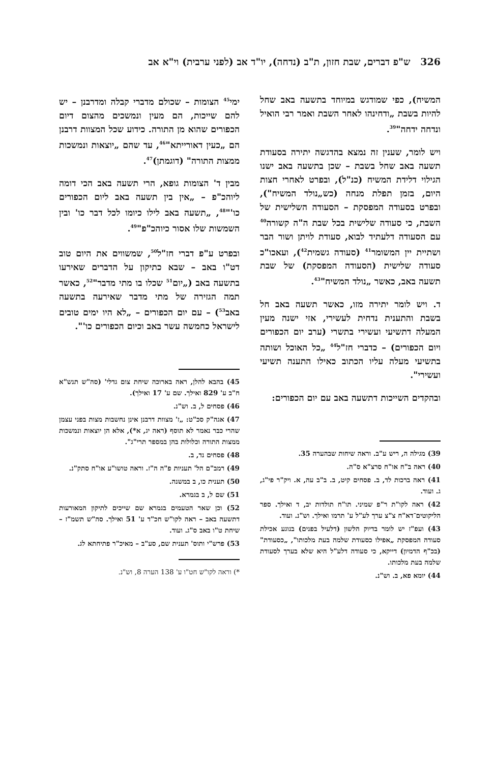326 ש"פ דברים, שבת חזון, ת"ב (נדחה), יו"ד אב (לפני ערבית) וי"א אב
המשיח), כפי שמודגש במיוחד בתשעה באב שחל להיות בשבת „ודחינהו לאחר השבת ואמר רבי הואיל ונדחה ידחה"<sup>39</sup>.
ויש לומר, שענין זה נמצא בהדגשה יתירה בסעודת תשעה באב שחל בשבת – שכן בתשעה באב ישנו הגילוי דלידת המשיח (כנ"ל), ובפרט לאחרי חצות היום, בזמן תפלת מנחה (כש„נולד המשיח"), ובפרט בסעודה המפסקת – הסעודה השלישית של השבת, כי סעודה שלישית בכל שבת ה"ה קשורה<sup>40</sup> עם הסעודה דלעתיד לבוא, סעודת לויתן ושור הבר ושתיית יין המשומר<sup>41</sup> (סעודה גשמית<sup>42</sup>), ועאכו"כ סעודה שלישית (הסעודה המפסקת) של שבת תשעה באב, כאשר „נולד המשיח"<sup>43</sup>.
ד. ויש לומר יתירה מזו, כאשר תשעה באב חל בשבת והתענית נדחית לעשירי, אזי ישנה מעין המעלה דתשיעי ועשירי בתשרי (ערב יום הכפורים ויום הכפורים) – כדברי חז"ל<sup>44</sup> „כל האוכל ושותה בתשיעי מעלה עליו הכתוב כאילו התענה תשיעי ועשירי".
ובהקדים השייכות דתשעה באב עם יום הכפורים:
39) מגילה ה, ריש ע"ב. וראה שיחות שבהערה 35.
40) ראה ב"ח או"ח סרצ"א ס"ה.
41) ראה ברכות לד, ב. פסחים קיט, ב. ב"ב עה, א. ויק"ר פי"ג, ג. ועוד.
42) ראה לקו"ת ר"פ שמיני. תו"ח תולדות יב, ד ואילך. ספר הליקוטים־דא"ח צ"צ ערך לע"ל ע' תרמו ואילך. וש"נ. ועוד.
43) ועפ"ז יש לומר בדיוק הלשון (דלעיל בפנים) בנוגע אכילת סעודה המפסקת „אפילו כסעודת שלמה בעת מלכותו", „כסעודת" (בכ"ף הדמיון) דייקא, כי סעודה דלע"ל היא שלא בערך לסעודת שלמה בעת מלכותו.
44) יומא פא, ב. וש"נ.
ימי<sup>45</sup> הצומות – שכולם מדברי קבלה ומדרבנן – יש להם שייכות, הם מעין ונמשכים מהצום דיום הכפורים שהוא מן התורה. כידוע שכל המצוות דרבנן הם „כעין דאורייתא"<sup>46</sup>, עד שהם „יוצאות ונמשכות ממצות התורה" (דוגמתן)<sup>47</sup>.
מבין ד' הצומות גופא, הרי תשעה באב הכי דומה ליוהכ"פ – „אין בין תשעה באב ליום הכפורים כו'"<sup>48</sup>, „תשעה באב לילו כיומו לכל דבר כו' ובין השמשות שלו אסור כיוהכ"פ"<sup>49</sup>.
ובפרט ע"פ דברי חז"ל<sup>50</sup>, שמשווים את היום טוב דט"ו באב – שבא כתיקון על הדברים שאירעו בתשעה באב („יום<sup>51</sup> שכלו בו מתי מדבר"<sup>52</sup>, כאשר תמה הגזירה של מתי מדבר שאירעה בתשעה באב<sup>53</sup>) – עם יום הכפורים – „לא היו ימים טובים לישראל כחמשה עשר באב וכיום הכפורים כו'".
45) בהבא להלן, ראה בארוכה שיחת צום גדלי' (סה"ש תנש"א ח"ב ע' 829 ואילך. שם ע' 17 ואילך).
46) פסחים ל, ב. וש"נ.
47) אגה"ק סכ"ט: „ז' מצוות דרבנן אינן נחשבות מצות בפני עצמן שהרי כבר נאמר לא תוסף (ראה יג, א*), אלא הן יוצאות ונמשכות ממצות התורה וכלולות בהן במספר תרי"ג".
48) פסחים נד, ב.
49) רמב"ם הל' תעניות פ"ה ה"ז. וראה טושו"ע או"ח סתק"נ.
50) תענית כו, ב במשנה.
51) שם ל, ב בגמרא.
52) וכן שאר הטעמים בגמרא שם שייכים לתיקון המאורעות דתשעה באב – ראה לקו"ש חכ"ד ע' 51 ואילך. סה"ש תשמ"ז – שיחת ט"ו באב ס"ג. ועוד.
53) פרש"י ותוס' תענית שם, סע"ב – מאיכ"ר פתיחתא לג.
*) וראה לקו"ש חט"ו ע' 138 הערה 8, וש"נ.